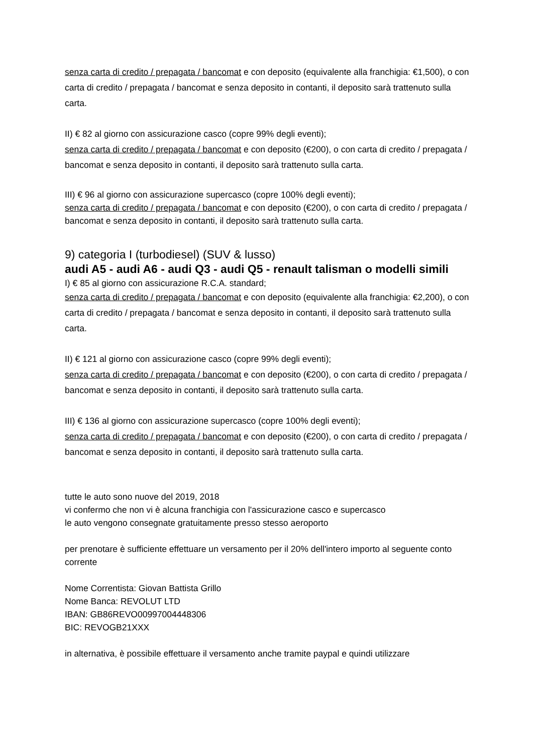senza carta di credito / prepagata / bancomat e con deposito (equivalente alla franchigia: €1,500), o con carta di credito / prepagata / bancomat e senza deposito in contanti, il deposito sarà trattenuto sulla carta.
II) € 82 al giorno con assicurazione casco (copre 99% degli eventi);
senza carta di credito / prepagata / bancomat e con deposito (€200), o con carta di credito / prepagata / bancomat e senza deposito in contanti, il deposito sarà trattenuto sulla carta.
III) € 96 al giorno con assicurazione supercasco (copre 100% degli eventi);
senza carta di credito / prepagata / bancomat e con deposito (€200), o con carta di credito / prepagata / bancomat e senza deposito in contanti, il deposito sarà trattenuto sulla carta.
9) categoria I (turbodiesel) (SUV & lusso)
audi A5 - audi A6 - audi Q3 - audi Q5 - renault talisman o modelli simili
I) € 85 al giorno con assicurazione R.C.A. standard;
senza carta di credito / prepagata / bancomat e con deposito (equivalente alla franchigia: €2,200), o con carta di credito / prepagata / bancomat e senza deposito in contanti, il deposito sarà trattenuto sulla carta.
II) € 121 al giorno con assicurazione casco (copre 99% degli eventi);
senza carta di credito / prepagata / bancomat e con deposito (€200), o con carta di credito / prepagata / bancomat e senza deposito in contanti, il deposito sarà trattenuto sulla carta.
III) € 136 al giorno con assicurazione supercasco (copre 100% degli eventi);
senza carta di credito / prepagata / bancomat e con deposito (€200), o con carta di credito / prepagata / bancomat e senza deposito in contanti, il deposito sarà trattenuto sulla carta.
tutte le auto sono nuove del 2019, 2018
vi confermo che non vi è alcuna franchigia con l'assicurazione casco e supercasco
le auto vengono consegnate gratuitamente presso stesso aeroporto
per prenotare è sufficiente effettuare un versamento per il 20% dell'intero importo al seguente conto corrente
Nome Correntista: Giovan Battista Grillo
Nome Banca: REVOLUT LTD
IBAN: GB86REVO00997004448306
BIC: REVOGB21XXX
in alternativa, è possibile effettuare il versamento anche tramite paypal e quindi utilizzare